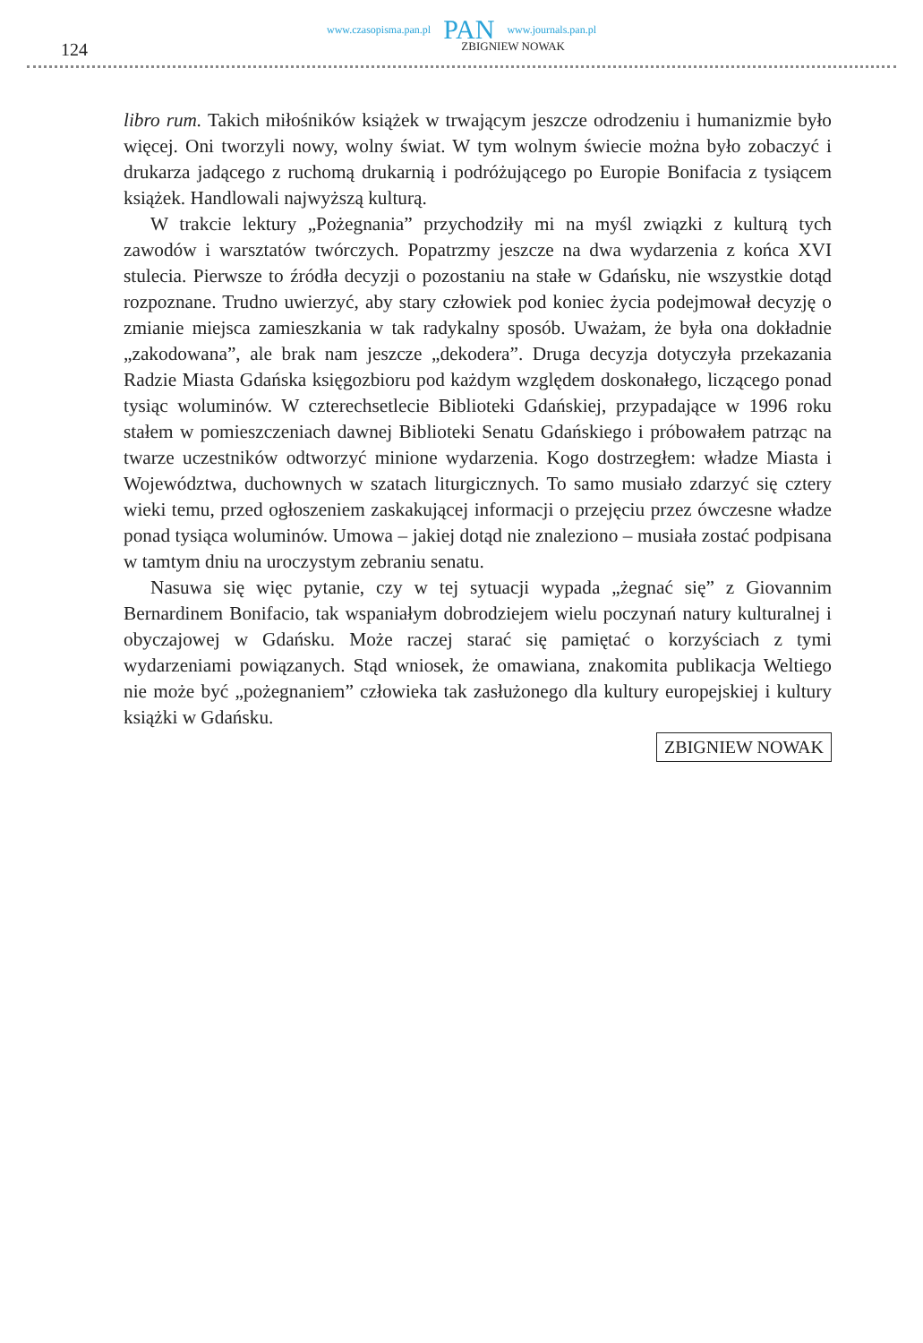www.czasopisma.pan.pl PAN www.journals.pan.pl
124 ZBIGNIEW NOWAK
libro rum. Takich miłośników książek w trwającym jeszcze odrodzeniu i humanizmie było więcej. Oni tworzyli nowy, wolny świat. W tym wolnym świecie można było zobaczyć i drukarza jadącego z ruchomą drukarnią i podróżującego po Europie Bonifacia z tysiącem książek. Handlowali najwyższą kulturą.
W trakcie lektury „Pożegnania” przychodziły mi na myśl związki z kulturą tych zawodów i warsztatów twórczych. Popatrzmy jeszcze na dwa wydarzenia z końca XVI stulecia. Pierwsze to źródła decyzji o pozostaniu na stałe w Gdańsku, nie wszystkie dotąd rozpoznane. Trudno uwierzyć, aby stary człowiek pod koniec życia podejmował decyzję o zmianie miejsca zamieszkania w tak radykalny sposób. Uważam, że była ona dokładnie „zakodowana”, ale brak nam jeszcze „dekodera”. Druga decyzja dotyczyła przekazania Radzie Miasta Gdańska księgozbioru pod każdym względem doskonałego, liczącego ponad tysiąc woluminów. W czterechsetlecie Biblioteki Gdańskiej, przypadające w 1996 roku stałem w pomieszczeniach dawnej Biblioteki Senatu Gdańskiego i próbowałem patrząc na twarze uczestników odtworzyć minione wydarzenia. Kogo dostrzegłem: władze Miasta i Województwa, duchownych w szatach liturgicznych. To samo musiało zdarzyć się cztery wieki temu, przed ogłoszeniem zaskakującej informacji o przejęciu przez ówczesne władze ponad tysiąca woluminów. Umowa – jakiej dotąd nie znaleziono – musiała zostać podpisana w tamtym dniu na uroczystym zebraniu senatu.
Nasuwa się więc pytanie, czy w tej sytuacji wypada „żegnać się” z Giovannim Bernardinem Bonifacio, tak wspaniałym dobrodziejem wielu poczynań natury kulturalnej i obyczajowej w Gdańsku. Może raczej starać się pamiętać o korzyściach z tymi wydarzeniami powiązanych. Stąd wniosek, że omawiana, znakomita publikacja Weltiego nie może być „pożegnaniem” człowieka tak zasłużonego dla kultury europejskiej i kultury książki w Gdańsku.
ZBIGNIEW NOWAK